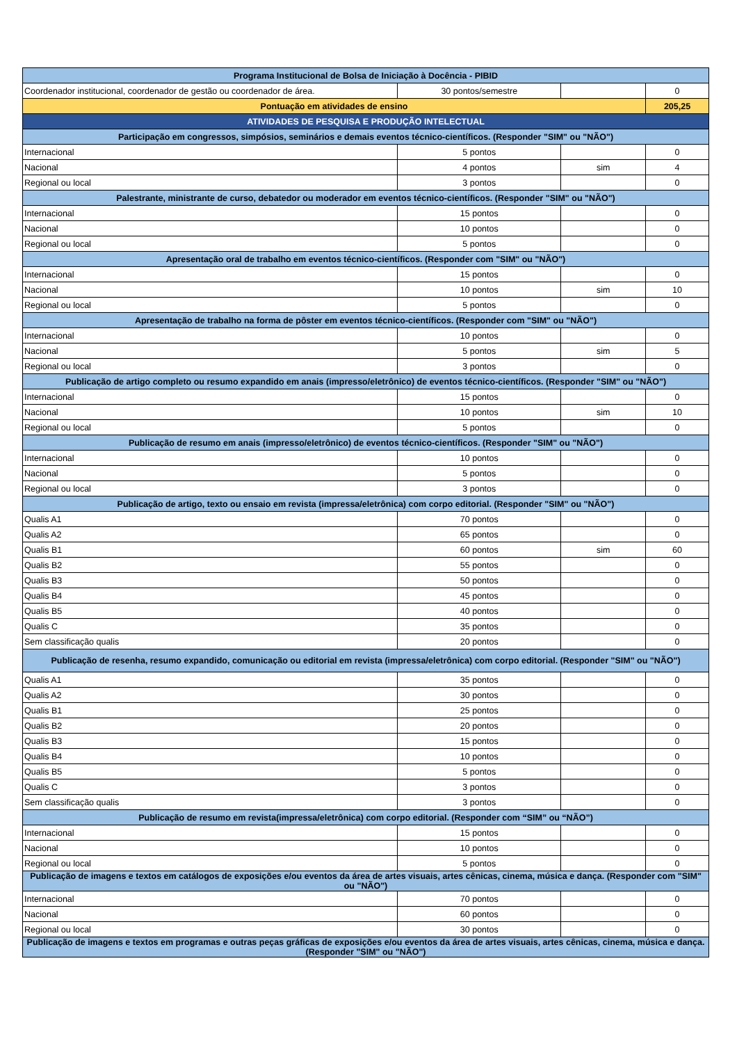| Programa Institucional de Bolsa de Iniciação à Docência - PIBID | | | |
| Coordenador institucional, coordenador de gestão ou coordenador de área. | 30 pontos/semestre | | 0 |
| Pontuação em atividades de ensino | | | 205,25 |
| ATIVIDADES DE PESQUISA E PRODUÇÃO INTELECTUAL | | | |
| Participação em congressos, simpósios, seminários e demais eventos técnico-científicos. (Responder "SIM" ou "NÃO") | | | |
| Internacional | 5 pontos | | 0 |
| Nacional | 4 pontos | sim | 4 |
| Regional ou local | 3 pontos | | 0 |
| Palestrante, ministrante de curso, debatedor ou moderador em eventos técnico-científicos. (Responder "SIM" ou "NÃO") | | | |
| Internacional | 15 pontos | | 0 |
| Nacional | 10 pontos | | 0 |
| Regional ou local | 5 pontos | | 0 |
| Apresentação oral de trabalho em eventos técnico-científicos. (Responder com "SIM" ou "NÃO") | | | |
| Internacional | 15 pontos | | 0 |
| Nacional | 10 pontos | sim | 10 |
| Regional ou local | 5 pontos | | 0 |
| Apresentação de trabalho na forma de pôster em eventos técnico-científicos. (Responder com "SIM" ou "NÃO") | | | |
| Internacional | 10 pontos | | 0 |
| Nacional | 5 pontos | sim | 5 |
| Regional ou local | 3 pontos | | 0 |
| Publicação de artigo completo ou resumo expandido em anais (impresso/eletrônico) de eventos técnico-científicos. (Responder "SIM" ou "NÃO") | | | |
| Internacional | 15 pontos | | 0 |
| Nacional | 10 pontos | sim | 10 |
| Regional ou local | 5 pontos | | 0 |
| Publicação de resumo em anais (impresso/eletrônico) de eventos técnico-científicos. (Responder "SIM" ou "NÃO") | | | |
| Internacional | 10 pontos | | 0 |
| Nacional | 5 pontos | | 0 |
| Regional ou local | 3 pontos | | 0 |
| Publicação de artigo, texto ou ensaio em revista (impressa/eletrônica) com corpo editorial. (Responder "SIM" ou "NÃO") | | | |
| Qualis A1 | 70 pontos | | 0 |
| Qualis A2 | 65 pontos | | 0 |
| Qualis B1 | 60 pontos | sim | 60 |
| Qualis B2 | 55 pontos | | 0 |
| Qualis B3 | 50 pontos | | 0 |
| Qualis B4 | 45 pontos | | 0 |
| Qualis B5 | 40 pontos | | 0 |
| Qualis C | 35 pontos | | 0 |
| Sem classificação qualis | 20 pontos | | 0 |
| Publicação de resenha, resumo expandido, comunicação ou editorial em revista (impressa/eletrônica) com corpo editorial. (Responder "SIM" ou "NÃO") | | | |
| Qualis A1 | 35 pontos | | 0 |
| Qualis A2 | 30 pontos | | 0 |
| Qualis B1 | 25 pontos | | 0 |
| Qualis B2 | 20 pontos | | 0 |
| Qualis B3 | 15 pontos | | 0 |
| Qualis B4 | 10 pontos | | 0 |
| Qualis B5 | 5 pontos | | 0 |
| Qualis C | 3 pontos | | 0 |
| Sem classificação qualis | 3 pontos | | 0 |
| Publicação de resumo em revista(impressa/eletrônica) com corpo editorial. (Responder com “SIM” ou “NÃO”) | | | |
| Internacional | 15 pontos | | 0 |
| Nacional | 10 pontos | | 0 |
| Regional ou local | 5 pontos | | 0 |
| Publicação de imagens e textos em catálogos de exposições e/ou eventos da área de artes visuais, artes cênicas, cinema, música e dança. (Responder com "SIM" ou "NÃO") | | | |
| Internacional | 70 pontos | | 0 |
| Nacional | 60 pontos | | 0 |
| Regional ou local | 30 pontos | | 0 |
| Publicação de imagens e textos em programas e outras peças gráficas de exposições e/ou eventos da área de artes visuais, artes cênicas, cinema, música e dança. (Responder "SIM" ou "NÃO") | | | |